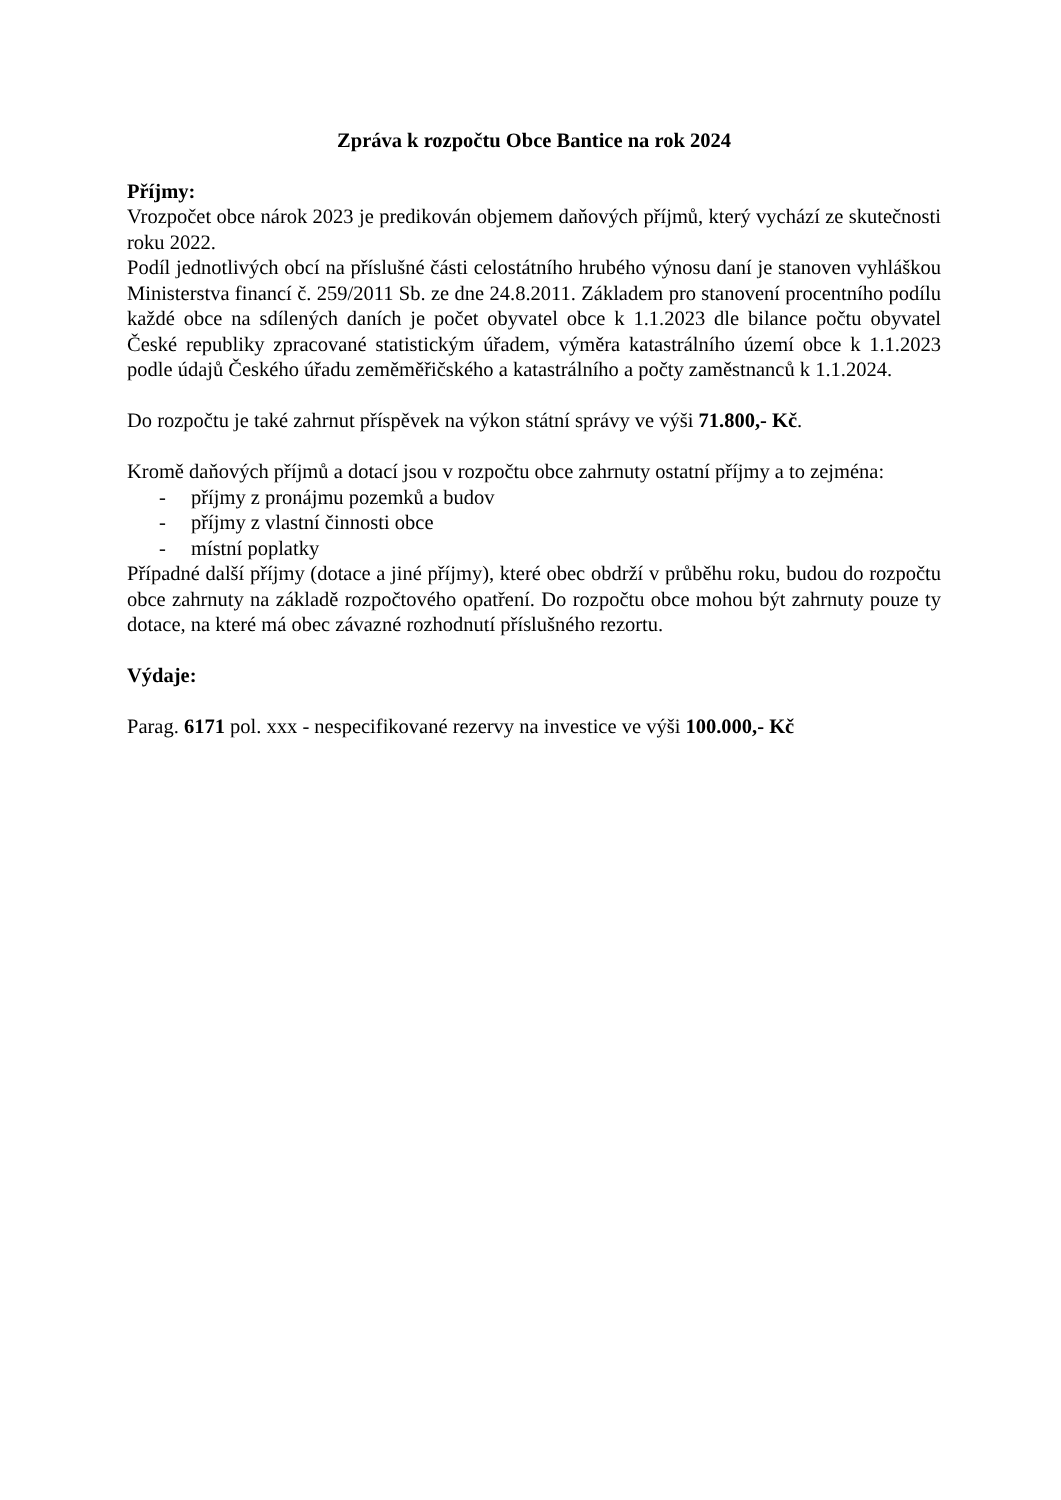Zpráva k rozpočtu Obce Bantice na rok 2024
Příjmy:
Vrozpočet obce nárok 2023 je predikován objemem daňových příjmů, který vychází ze skutečnosti roku 2022.
Podíl jednotlivých obcí na příslušné části celostátního hrubého výnosu daní je stanoven vyhláškou Ministerstva financí č. 259/2011 Sb. ze dne 24.8.2011. Základem pro stanovení procentního podílu každé obce na sdílených daních je počet obyvatel obce k 1.1.2023 dle bilance počtu obyvatel České republiky zpracované statistickým úřadem, výměra katastrálního území obce k 1.1.2023 podle údajů Českého úřadu zeměměřičského a katastrálního a počty zaměstnanců k 1.1.2024.
Do rozpočtu je také zahrnut příspěvek na výkon státní správy ve výši 71.800,- Kč.
Kromě daňových příjmů a dotací jsou v rozpočtu obce zahrnuty ostatní příjmy a to zejména:
- příjmy z pronájmu pozemků a budov
- příjmy z vlastní činnosti obce
- místní poplatky
Případné další příjmy (dotace a jiné příjmy), které obec obdrží v průběhu roku, budou do rozpočtu obce zahrnuty na základě rozpočtového opatření. Do rozpočtu obce mohou být zahrnuty pouze ty dotace, na které má obec závazné rozhodnutí příslušného rezortu.
Výdaje:
Parag. 6171 pol. xxx - nespecifikované rezervy na investice ve výši 100.000,- Kč